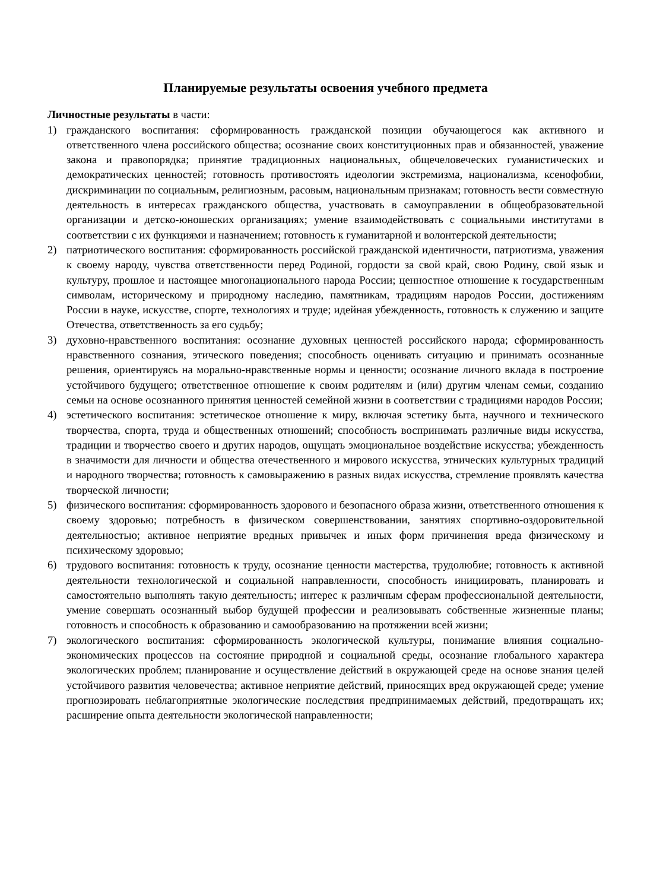Планируемые результаты освоения учебного предмета
Личностные результаты в части:
1) гражданского воспитания: сформированность гражданской позиции обучающегося как активного и ответственного члена российского общества; осознание своих конституционных прав и обязанностей, уважение закона и правопорядка; принятие традиционных национальных, общечеловеческих гуманистических и демократических ценностей; готовность противостоять идеологии экстремизма, национализма, ксенофобии, дискриминации по социальным, религиозным, расовым, национальным признакам; готовность вести совместную деятельность в интересах гражданского общества, участвовать в самоуправлении в общеобразовательной организации и детско-юношеских организациях; умение взаимодействовать с социальными институтами в соответствии с их функциями и назначением; готовность к гуманитарной и волонтерской деятельности;
2) патриотического воспитания: сформированность российской гражданской идентичности, патриотизма, уважения к своему народу, чувства ответственности перед Родиной, гордости за свой край, свою Родину, свой язык и культуру, прошлое и настоящее многонационального народа России; ценностное отношение к государственным символам, историческому и природному наследию, памятникам, традициям народов России, достижениям России в науке, искусстве, спорте, технологиях и труде; идейная убежденность, готовность к служению и защите Отечества, ответственность за его судьбу;
3) духовно-нравственного воспитания: осознание духовных ценностей российского народа; сформированность нравственного сознания, этического поведения; способность оценивать ситуацию и принимать осознанные решения, ориентируясь на морально-нравственные нормы и ценности; осознание личного вклада в построение устойчивого будущего; ответственное отношение к своим родителям и (или) другим членам семьи, созданию семьи на основе осознанного принятия ценностей семейной жизни в соответствии с традициями народов России;
4) эстетического воспитания: эстетическое отношение к миру, включая эстетику быта, научного и технического творчества, спорта, труда и общественных отношений; способность воспринимать различные виды искусства, традиции и творчество своего и других народов, ощущать эмоциональное воздействие искусства; убежденность в значимости для личности и общества отечественного и мирового искусства, этнических культурных традиций и народного творчества; готовность к самовыражению в разных видах искусства, стремление проявлять качества творческой личности;
5) физического воспитания: сформированность здорового и безопасного образа жизни, ответственного отношения к своему здоровью; потребность в физическом совершенствовании, занятиях спортивно-оздоровительной деятельностью; активное неприятие вредных привычек и иных форм причинения вреда физическому и психическому здоровью;
6) трудового воспитания: готовность к труду, осознание ценности мастерства, трудолюбие; готовность к активной деятельности технологической и социальной направленности, способность инициировать, планировать и самостоятельно выполнять такую деятельность; интерес к различным сферам профессиональной деятельности, умение совершать осознанный выбор будущей профессии и реализовывать собственные жизненные планы; готовность и способность к образованию и самообразованию на протяжении всей жизни;
7) экологического воспитания: сформированность экологической культуры, понимание влияния социально-экономических процессов на состояние природной и социальной среды, осознание глобального характера экологических проблем; планирование и осуществление действий в окружающей среде на основе знания целей устойчивого развития человечества; активное неприятие действий, приносящих вред окружающей среде; умение прогнозировать неблагоприятные экологические последствия предпринимаемых действий, предотвращать их; расширение опыта деятельности экологической направленности;